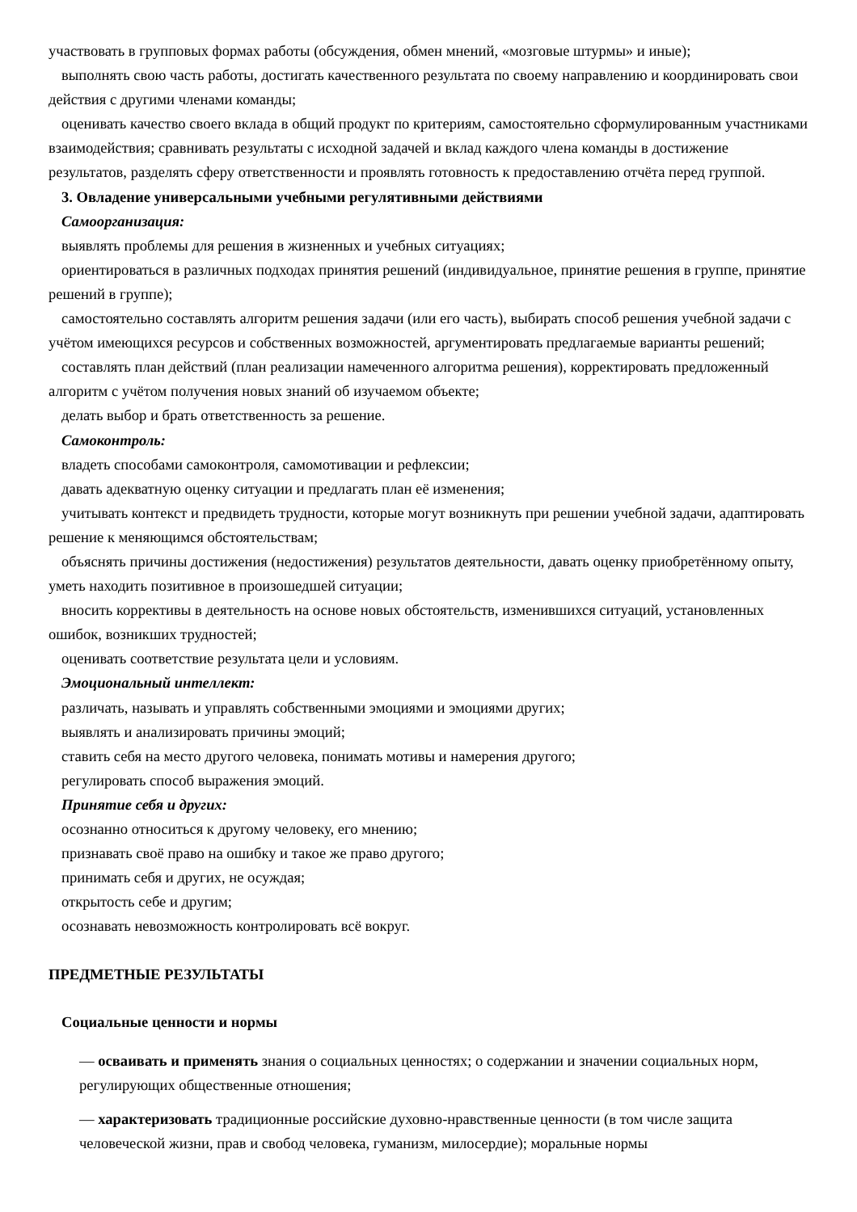участвовать в групповых формах работы (обсуждения, обмен мнений, «мозговые штурмы» и иные);
выполнять свою часть работы, достигать качественного результата по своему направлению и координировать свои действия с другими членами команды;
оценивать качество своего вклада в общий продукт по критериям, самостоятельно сформулированным участниками взаимодействия; сравнивать результаты с исходной задачей и вклад каждого члена команды в достижение результатов, разделять сферу ответственности и проявлять готовность к предоставлению отчёта перед группой.
3. Овладение универсальными учебными регулятивными действиями
Самоорганизация:
выявлять проблемы для решения в жизненных и учебных ситуациях;
ориентироваться в различных подходах принятия решений (индивидуальное, принятие решения в группе, принятие решений в группе);
самостоятельно составлять алгоритм решения задачи (или его часть), выбирать способ решения учебной задачи с учётом имеющихся ресурсов и собственных возможностей, аргументировать предлагаемые варианты решений;
составлять план действий (план реализации намеченного алгоритма решения), корректировать предложенный алгоритм с учётом получения новых знаний об изучаемом объекте;
делать выбор и брать ответственность за решение.
Самоконтроль:
владеть способами самоконтроля, самомотивации и рефлексии;
давать адекватную оценку ситуации и предлагать план её изменения;
учитывать контекст и предвидеть трудности, которые могут возникнуть при решении учебной задачи, адаптировать решение к меняющимся обстоятельствам;
объяснять причины достижения (недостижения) результатов деятельности, давать оценку приобретённому опыту, уметь находить позитивное в произошедшей ситуации;
вносить коррективы в деятельность на основе новых обстоятельств, изменившихся ситуаций, установленных ошибок, возникших трудностей;
оценивать соответствие результата цели и условиям.
Эмоциональный интеллект:
различать, называть и управлять собственными эмоциями и эмоциями других;
выявлять и анализировать причины эмоций;
ставить себя на место другого человека, понимать мотивы и намерения другого;
регулировать способ выражения эмоций.
Принятие себя и других:
осознанно относиться к другому человеку, его мнению;
признавать своё право на ошибку и такое же право другого;
принимать себя и других, не осуждая;
открытость себе и другим;
осознавать невозможность контролировать всё вокруг.
ПРЕДМЕТНЫЕ РЕЗУЛЬТАТЫ
Социальные ценности и нормы
— осваивать и применять знания о социальных ценностях; о содержании и значении социальных норм, регулирующих общественные отношения;
— характеризовать традиционные российские духовно-нравственные ценности (в том числе защита человеческой жизни, прав и свобод человека, гуманизм, милосердие); моральные нормы